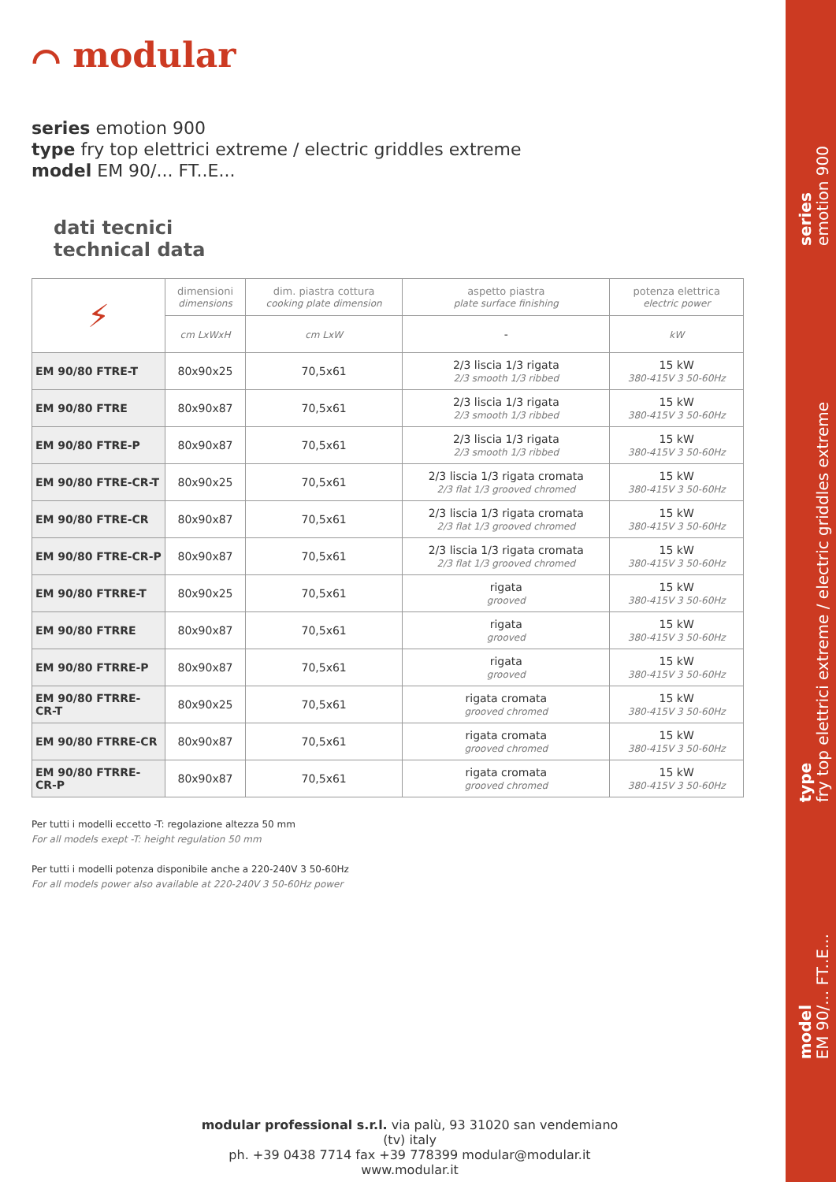⌒ modular
series emotion 900
type fry top elettrici extreme / electric griddles extreme
model EM 90/... FT..E...
dati tecnici
technical data
| ⚡ | dimensioni dimensions | dim. piastra cottura cooking plate dimension | aspetto piastra plate surface finishing | potenza elettrica electric power |
| | cm LxWxH | cm LxW | - | kW |
| EM 90/80 FTRE-T | 80x90x25 | 70,5x61 | 2/3 liscia 1/3 rigata 2/3 smooth 1/3 ribbed | 15 kW 380-415V 3 50-60Hz |
| EM 90/80 FTRE | 80x90x87 | 70,5x61 | 2/3 liscia 1/3 rigata 2/3 smooth 1/3 ribbed | 15 kW 380-415V 3 50-60Hz |
| EM 90/80 FTRE-P | 80x90x87 | 70,5x61 | 2/3 liscia 1/3 rigata 2/3 smooth 1/3 ribbed | 15 kW 380-415V 3 50-60Hz |
| EM 90/80 FTRE-CR-T | 80x90x25 | 70,5x61 | 2/3 liscia 1/3 rigata cromata 2/3 flat 1/3 grooved chromed | 15 kW 380-415V 3 50-60Hz |
| EM 90/80 FTRE-CR | 80x90x87 | 70,5x61 | 2/3 liscia 1/3 rigata cromata 2/3 flat 1/3 grooved chromed | 15 kW 380-415V 3 50-60Hz |
| EM 90/80 FTRE-CR-P | 80x90x87 | 70,5x61 | 2/3 liscia 1/3 rigata cromata 2/3 flat 1/3 grooved chromed | 15 kW 380-415V 3 50-60Hz |
| EM 90/80 FTRRE-T | 80x90x25 | 70,5x61 | rigata grooved | 15 kW 380-415V 3 50-60Hz |
| EM 90/80 FTRRE | 80x90x87 | 70,5x61 | rigata grooved | 15 kW 380-415V 3 50-60Hz |
| EM 90/80 FTRRE-P | 80x90x87 | 70,5x61 | rigata grooved | 15 kW 380-415V 3 50-60Hz |
| EM 90/80 FTRRE-CR-T | 80x90x25 | 70,5x61 | rigata cromata grooved chromed | 15 kW 380-415V 3 50-60Hz |
| EM 90/80 FTRRE-CR | 80x90x87 | 70,5x61 | rigata cromata grooved chromed | 15 kW 380-415V 3 50-60Hz |
| EM 90/80 FTRRE-CR-P | 80x90x87 | 70,5x61 | rigata cromata grooved chromed | 15 kW 380-415V 3 50-60Hz |
Per tutti i modelli eccetto -T: regolazione altezza 50 mm
For all models exept -T: height regulation 50 mm
Per tutti i modelli potenza disponibile anche a 220-240V 3 50-60Hz
For all models power also available at 220-240V 3 50-60Hz power
series
emotion 900
type
fry top elettrici extreme / electric griddles extreme
model
EM 90/... FT..E...
modular professional s.r.l. via palù, 93 31020 san vendemiano (tv) italy
ph. +39 0438 7714 fax +39 778399 modular@modular.it www.modular.it